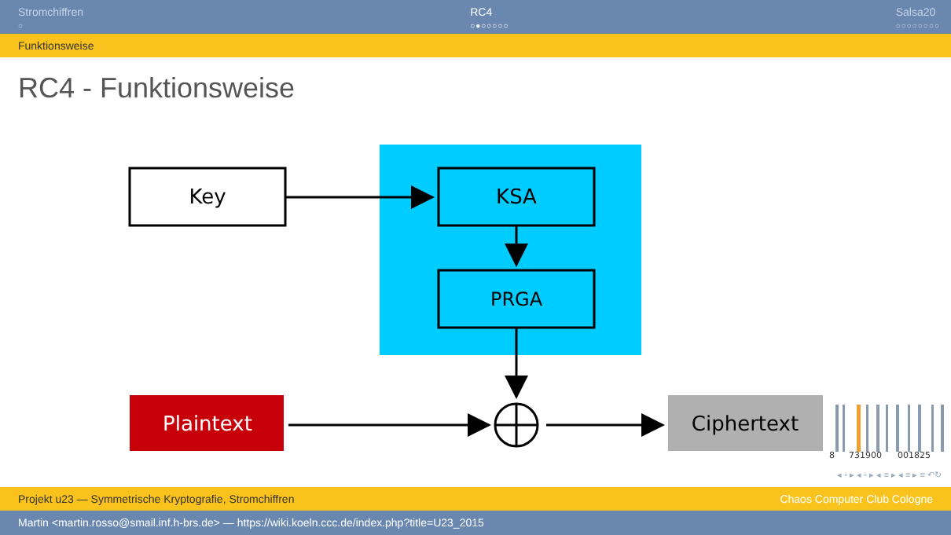Stromchiffren
○
RC4
○●○○○○○
Salsa20
○○○○○○○○
Funktionsweise
RC4 - Funktionsweise
Key
KSA
PRGA
Plaintext
Ciphertext
8
731900
001825
◂ ▫ ▸ ◂ ▫ ▸ ◂ ≡ ▸ ◂ ≡ ▸ ≡ ↶↻
Projekt u23 — Symmetrische Kryptografie, Stromchiffren Chaos Computer Club Cologne
Martin <martin.rosso@smail.inf.h-brs.de> — https://wiki.koeln.ccc.de/index.php?title=U23_2015